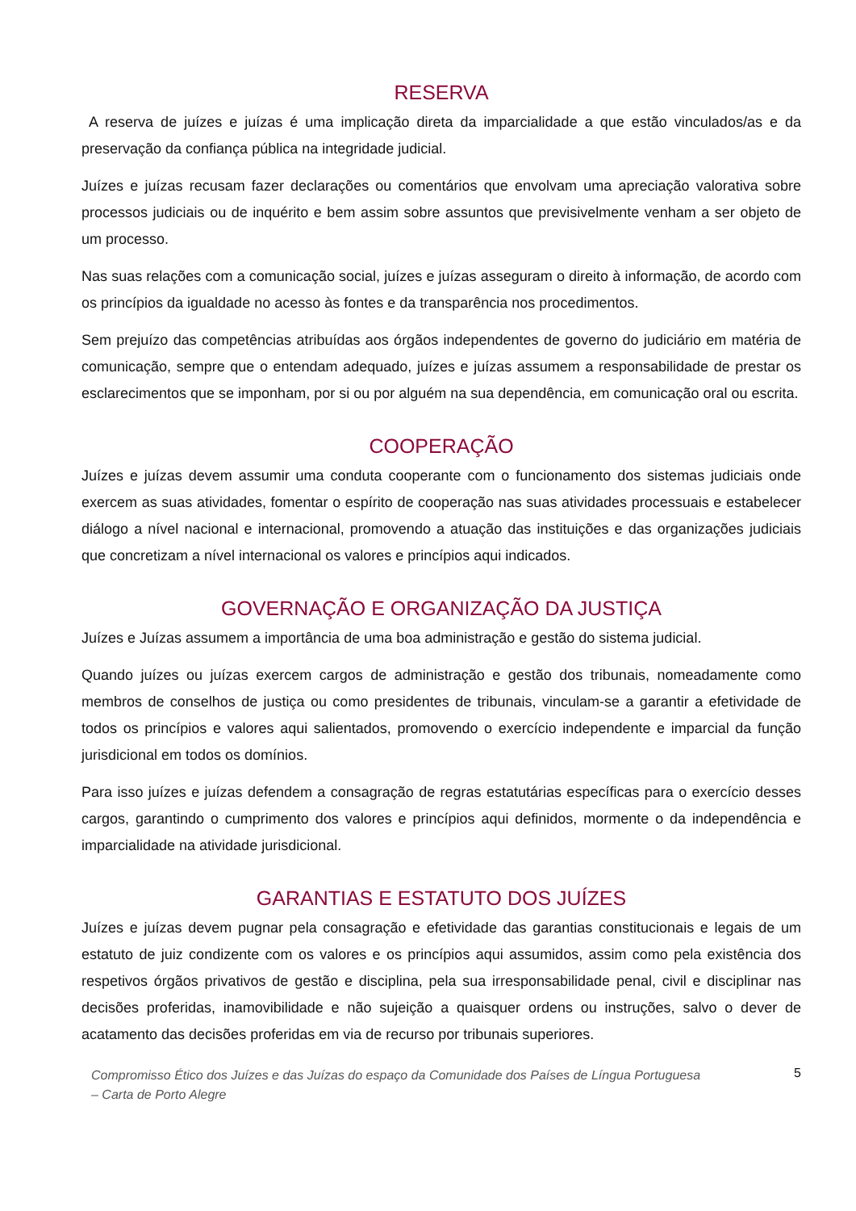RESERVA
A reserva de juízes e juízas é uma implicação direta da imparcialidade a que estão vinculados/as e da preservação da confiança pública na integridade judicial.
Juízes e juízas recusam fazer declarações ou comentários que envolvam uma apreciação valorativa sobre processos judiciais ou de inquérito e bem assim sobre assuntos que previsivelmente venham a ser objeto de um processo.
Nas suas relações com a comunicação social, juízes e juízas asseguram o direito à informação, de acordo com os princípios da igualdade no acesso às fontes e da transparência nos procedimentos.
Sem prejuízo das competências atribuídas aos órgãos independentes de governo do judiciário em matéria de comunicação, sempre que o entendam adequado, juízes e juízas assumem a responsabilidade de prestar os esclarecimentos que se imponham, por si ou por alguém na sua dependência, em comunicação oral ou escrita.
COOPERAÇÃO
Juízes e juízas devem assumir uma conduta cooperante com o funcionamento dos sistemas judiciais onde exercem as suas atividades, fomentar o espírito de cooperação nas suas atividades processuais e estabelecer diálogo a nível nacional e internacional, promovendo a atuação das instituições e das organizações judiciais que concretizam a nível internacional os valores e princípios aqui indicados.
GOVERNAÇÃO E ORGANIZAÇÃO DA JUSTIÇA
Juízes e Juízas assumem a importância de uma boa administração e gestão do sistema judicial.
Quando juízes ou juízas exercem cargos de administração e gestão dos tribunais, nomeadamente como membros de conselhos de justiça ou como presidentes de tribunais, vinculam-se a garantir a efetividade de todos os princípios e valores aqui salientados, promovendo o exercício independente e imparcial da função jurisdicional em todos os domínios.
Para isso juízes e juízas defendem a consagração de regras estatutárias específicas para o exercício desses cargos, garantindo o cumprimento dos valores e princípios aqui definidos, mormente o da independência e imparcialidade na atividade jurisdicional.
GARANTIAS E ESTATUTO DOS JUÍZES
Juízes e juízas devem pugnar pela consagração e efetividade das garantias constitucionais e legais de um estatuto de juiz condizente com os valores e os princípios aqui assumidos, assim como pela existência dos respetivos órgãos privativos de gestão e disciplina, pela sua irresponsabilidade penal, civil e disciplinar nas decisões proferidas, inamovibilidade e não sujeição a quaisquer ordens ou instruções, salvo o dever de acatamento das decisões proferidas em via de recurso por tribunais superiores.
Compromisso Ético dos Juízes e das Juízas do espaço da Comunidade dos Países de Língua Portuguesa
– Carta de Porto Alegre 5